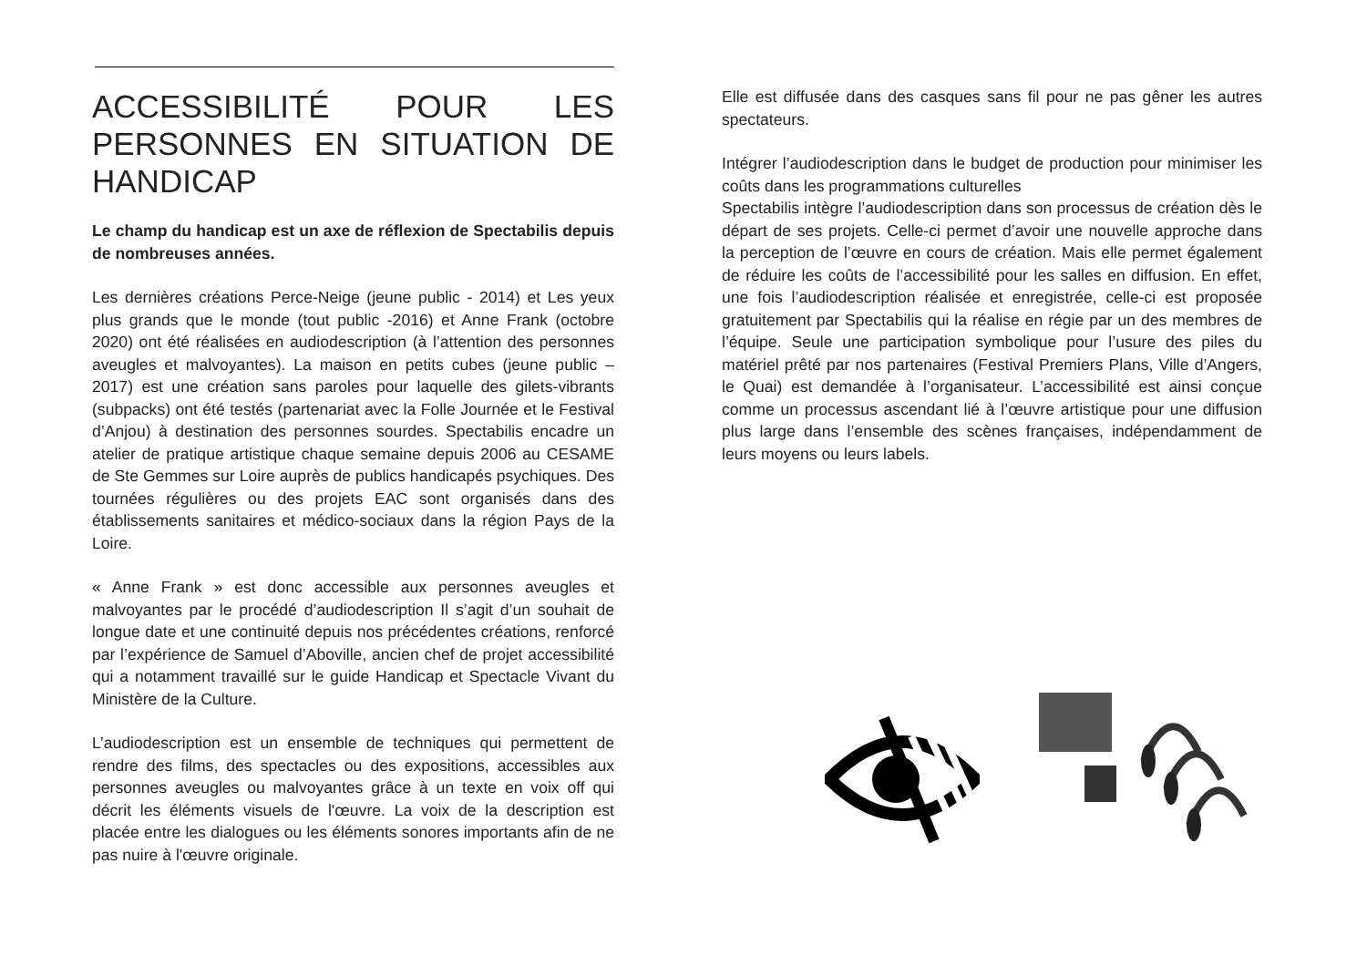ACCESSIBILITÉ POUR LES PERSONNES EN SITUATION DE HANDICAP
Le champ du handicap est un axe de réflexion de Spectabilis depuis de nombreuses années.
Les dernières créations Perce-Neige (jeune public - 2014) et Les yeux plus grands que le monde (tout public -2016) et Anne Frank (octobre 2020) ont été réalisées en audiodescription (à l’attention des personnes aveugles et malvoyantes). La maison en petits cubes (jeune public – 2017) est une création sans paroles pour laquelle des gilets-vibrants (subpacks) ont été testés (partenariat avec la Folle Journée et le Festival d’Anjou) à destination des personnes sourdes. Spectabilis encadre un atelier de pratique artistique chaque semaine depuis 2006 au CESAME de Ste Gemmes sur Loire auprès de publics handicapés psychiques. Des tournées régulières ou des projets EAC sont organisés dans des établissements sanitaires et médico-sociaux dans la région Pays de la Loire.
« Anne Frank » est donc accessible aux personnes aveugles et malvoyantes par le procédé d’audiodescription Il s’agit d’un souhait de longue date et une continuité depuis nos précédentes créations, renforcé par l’expérience de Samuel d’Aboville, ancien chef de projet accessibilité qui a notamment travaillé sur le guide Handicap et Spectacle Vivant du Ministère de la Culture.
L’audiodescription est un ensemble de techniques qui permettent de rendre des films, des spectacles ou des expositions, accessibles aux personnes aveugles ou malvoyantes grâce à un texte en voix off qui décrit les éléments visuels de l'œuvre. La voix de la description est placée entre les dialogues ou les éléments sonores importants afin de ne pas nuire à l'œuvre originale.
Elle est diffusée dans des casques sans fil pour ne pas gêner les autres spectateurs.
Intégrer l’audiodescription dans le budget de production pour minimiser les coûts dans les programmations culturelles
Spectabilis intègre l’audiodescription dans son processus de création dès le départ de ses projets. Celle-ci permet d’avoir une nouvelle approche dans la perception de l’œuvre en cours de création. Mais elle permet également de réduire les coûts de l’accessibilité pour les salles en diffusion. En effet, une fois l’audiodescription réalisée et enregistrée, celle-ci est proposée gratuitement par Spectabilis qui la réalise en régie par un des membres de l’équipe. Seule une participation symbolique pour l’usure des piles du matériel prêté par nos partenaires (Festival Premiers Plans, Ville d’Angers, le Quai) est demandée à l’organisateur. L’accessibilité est ainsi conçue comme un processus ascendant lié à l’œuvre artistique pour une diffusion plus large dans l’ensemble des scènes françaises, indépendamment de leurs moyens ou leurs labels.